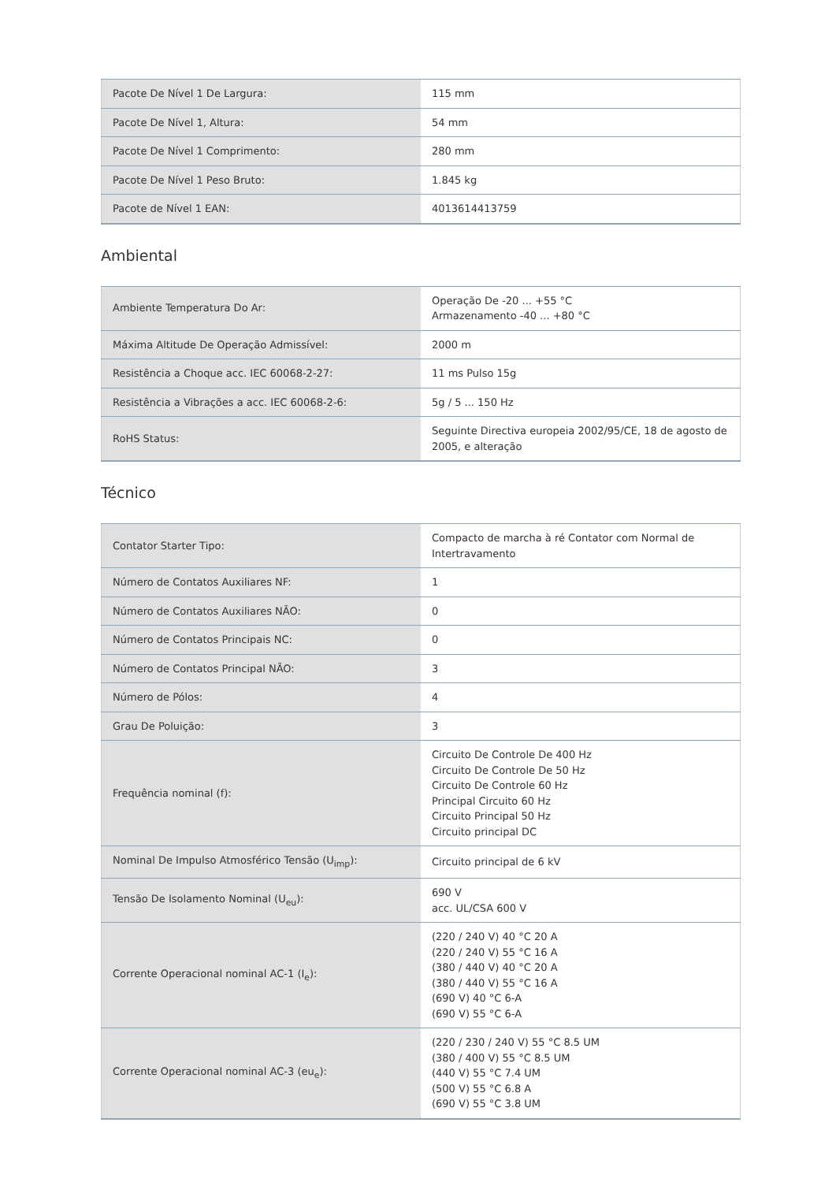| Pacote De Nível 1 De Largura: | 115 mm |
| Pacote De Nível 1, Altura: | 54 mm |
| Pacote De Nível 1 Comprimento: | 280 mm |
| Pacote De Nível 1 Peso Bruto: | 1.845 kg |
| Pacote de Nível 1 EAN: | 4013614413759 |
Ambiental
| Ambiente Temperatura Do Ar: | Operação De -20 ... +55 °C Armazenamento -40 ... +80 °C |
| Máxima Altitude De Operação Admissível: | 2000 m |
| Resistência a Choque acc. IEC 60068-2-27: | 11 ms Pulso 15g |
| Resistência a Vibrações a acc. IEC 60068-2-6: | 5g / 5 ... 150 Hz |
| RoHS Status: | Seguinte Directiva europeia 2002/95/CE, 18 de agosto de 2005, e alteração |
Técnico
| Contator Starter Tipo: | Compacto de marcha à ré Contator com Normal de Intertravamento |
| Número de Contatos Auxiliares NF: | 1 |
| Número de Contatos Auxiliares NÃO: | 0 |
| Número de Contatos Principais NC: | 0 |
| Número de Contatos Principal NÃO: | 3 |
| Número de Pólos: | 4 |
| Grau De Poluição: | 3 |
| Frequência nominal (f): | Circuito De Controle De 400 Hz Circuito De Controle De 50 Hz Circuito De Controle 60 Hz Principal Circuito 60 Hz Circuito Principal 50 Hz Circuito principal DC |
| Nominal De Impulso Atmosférico Tensão (U<sub>imp</sub>): | Circuito principal de 6 kV |
| Tensão De Isolamento Nominal (U<sub>eu</sub>): | 690 V acc. UL/CSA 600 V |
| Corrente Operacional nominal AC-1 (I<sub>e</sub>): | (220 / 240 V) 40 °C 20 A (220 / 240 V) 55 °C 16 A (380 / 440 V) 40 °C 20 A (380 / 440 V) 55 °C 16 A (690 V) 40 °C 6-A (690 V) 55 °C 6-A |
| Corrente Operacional nominal AC-3 (eu<sub>e</sub>): | (220 / 230 / 240 V) 55 °C 8.5 UM (380 / 400 V) 55 °C 8.5 UM (440 V) 55 °C 7.4 UM (500 V) 55 °C 6.8 A (690 V) 55 °C 3.8 UM |